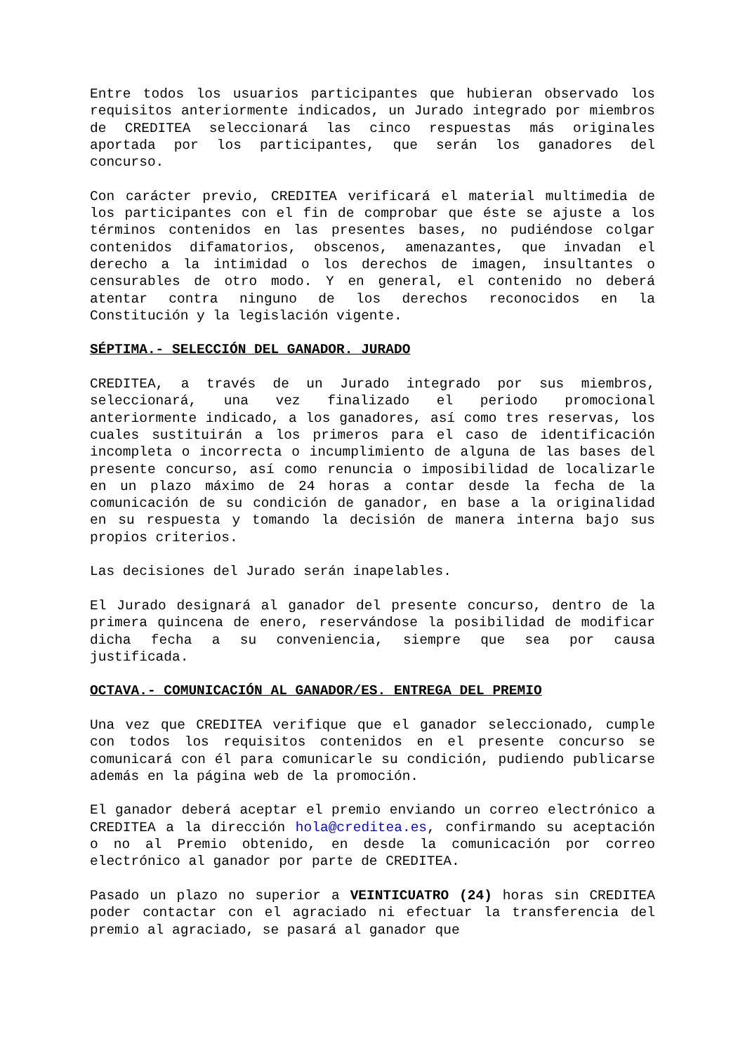Entre todos los usuarios participantes que hubieran observado los requisitos anteriormente indicados, un Jurado integrado por miembros de CREDITEA seleccionará las cinco respuestas más originales aportada por los participantes, que serán los ganadores del concurso.
Con carácter previo, CREDITEA verificará el material multimedia de los participantes con el fin de comprobar que éste se ajuste a los términos contenidos en las presentes bases, no pudiéndose colgar contenidos difamatorios, obscenos, amenazantes, que invadan el derecho a la intimidad o los derechos de imagen, insultantes o censurables de otro modo. Y en general, el contenido no deberá atentar contra ninguno de los derechos reconocidos en la Constitución y la legislación vigente.
SÉPTIMA.- SELECCIÓN DEL GANADOR. JURADO
CREDITEA, a través de un Jurado integrado por sus miembros, seleccionará, una vez finalizado el periodo promocional anteriormente indicado, a los ganadores, así como tres reservas, los cuales sustituirán a los primeros para el caso de identificación incompleta o incorrecta o incumplimiento de alguna de las bases del presente concurso, así como renuncia o imposibilidad de localizarle en un plazo máximo de 24 horas a contar desde la fecha de la comunicación de su condición de ganador, en base a la originalidad en su respuesta y tomando la decisión de manera interna bajo sus propios criterios.
Las decisiones del Jurado serán inapelables.
El Jurado designará al ganador del presente concurso, dentro de la primera quincena de enero, reservándose la posibilidad de modificar dicha fecha a su conveniencia, siempre que sea por causa justificada.
OCTAVA.- COMUNICACIÓN AL GANADOR/ES. ENTREGA DEL PREMIO
Una vez que CREDITEA verifique que el ganador seleccionado, cumple con todos los requisitos contenidos en el presente concurso se comunicará con él para comunicarle su condición, pudiendo publicarse además en la página web de la promoción.
El ganador deberá aceptar el premio enviando un correo electrónico a CREDITEA a la dirección hola@creditea.es, confirmando su aceptación o no al Premio obtenido, en desde la comunicación por correo electrónico al ganador por parte de CREDITEA.
Pasado un plazo no superior a VEINTICUATRO (24) horas sin CREDITEA poder contactar con el agraciado ni efectuar la transferencia del premio al agraciado, se pasará al ganador que